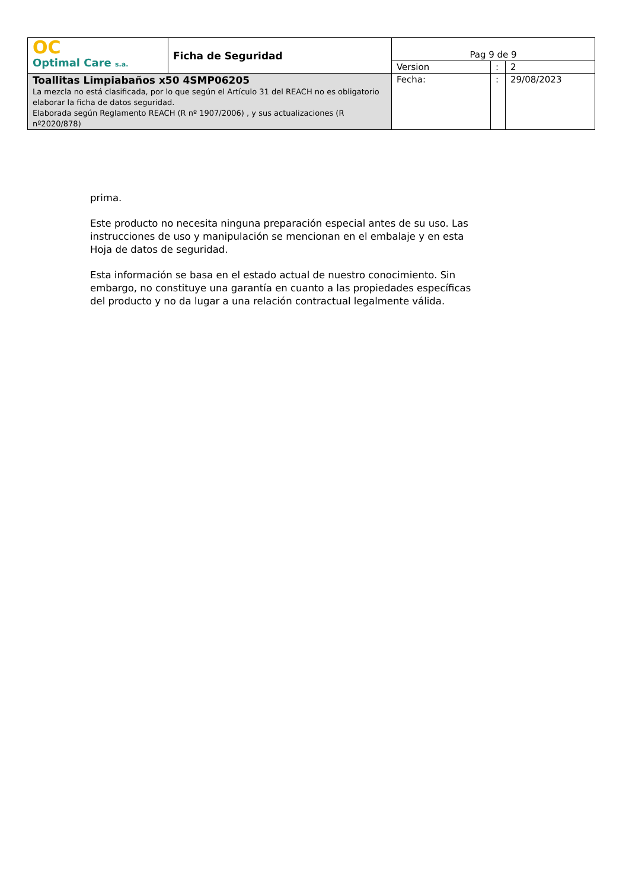| OC Optimal Care s.a. | Ficha de Seguridad | Pag 9 de 9 | | |
| | | Version | : | 2 |
| Toallitas Limpiabaños x50 4SMP06205 La mezcla no está clasificada, por lo que según el Artículo 31 del REACH no es obligatorio elaborar la ficha de datos seguridad. Elaborada según Reglamento REACH (R nº 1907/2006) , y sus actualizaciones (R nº2020/878) | | Fecha: | : | 29/08/2023 |
prima.
Este producto no necesita ninguna preparación especial antes de su uso. Las instrucciones de uso y manipulación se mencionan en el embalaje y en esta Hoja de datos de seguridad.
Esta información se basa en el estado actual de nuestro conocimiento. Sin embargo, no constituye una garantía en cuanto a las propiedades específicas del producto y no da lugar a una relación contractual legalmente válida.